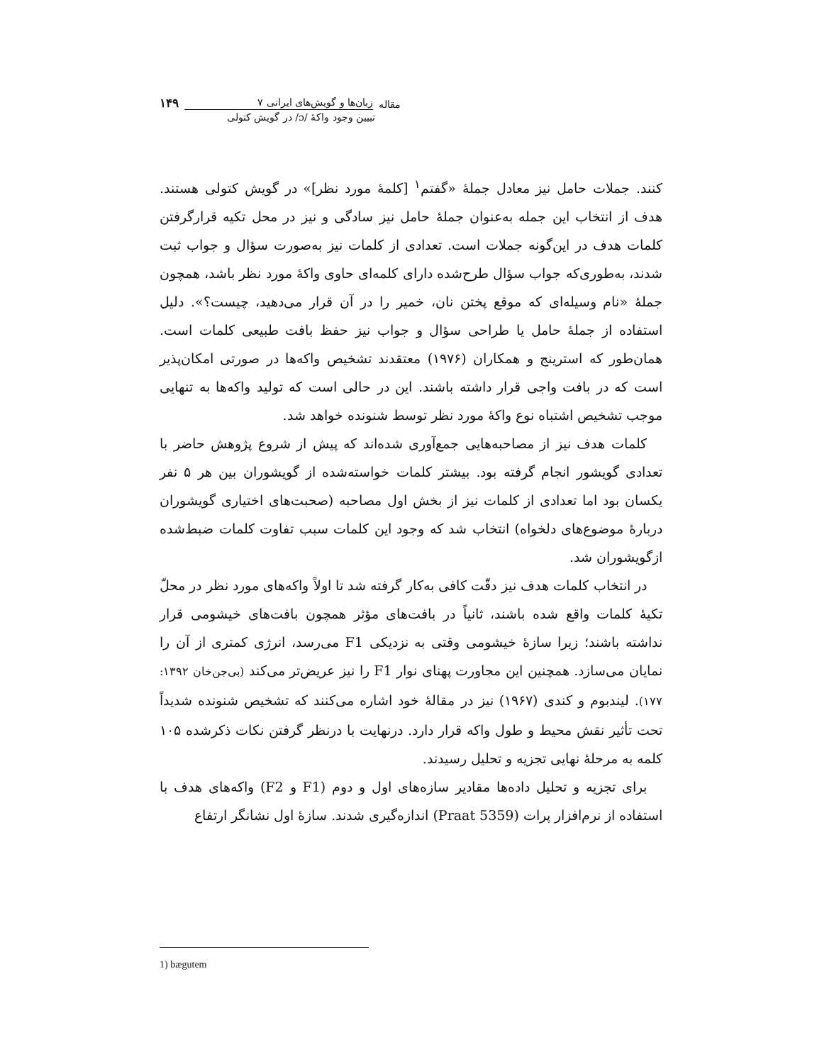مقاله زبان‌ها و گویش‌های ایرانی ۷ ۱۴۹
تبیین وجود واکهٔ /ɔ/ در گویش کتولی
کنند. جملات حامل نیز معادل جملهٔ «گفتم<sup>۱</sup> [کلمهٔ مورد نظر]» در گویش کتولی هستند. هدف از انتخاب این جمله به‌عنوان جملهٔ حامل نیز سادگی و نیز در محل تکیه قرارگرفتن کلمات هدف در این‌گونه جملات است. تعدادی از کلمات نیز به‌صورت سؤال و جواب ثبت شدند، به‌طوری‌که جواب سؤال طرح‌شده دارای کلمه‌ای حاوی واکهٔ مورد نظر باشد، همچون جملهٔ «نام وسیله‌ای که موقع پختن نان، خمیر را در آن قرار می‌دهید، چیست؟». دلیل استفاده از جملهٔ حامل یا طراحی سؤال و جواب نیز حفظ بافت طبیعی کلمات است. همان‌طور که استرینج و همکاران (۱۹۷۶) معتقدند تشخیص واکه‌ها در صورتی امکان‌پذیر است که در بافت واجی قرار داشته باشند. این در حالی است که تولید واکه‌ها به تنهایی موجب تشخیص اشتباه نوع واکهٔ مورد نظر توسط شنونده خواهد شد.
کلمات هدف نیز از مصاحبه‌هایی جمع‌آوری شده‌اند که پیش از شروع پژوهش حاضر با تعدادی گویشور انجام گرفته بود. بیشتر کلمات خواسته‌شده از گویشوران بین هر ۵ نفر یکسان بود اما تعدادی از کلمات نیز از بخش اول مصاحبه (صحبت‌های اختیاری گویشوران دربارهٔ موضوع‌های دلخواه) انتخاب شد که وجود این کلمات سبب تفاوت کلمات ضبط‌شده ازگویشوران شد.
در انتخاب کلمات هدف نیز دقّت کافی به‌کار گرفته شد تا اولاً واکه‌های مورد نظر در محلّ تکیهٔ کلمات واقع شده باشند، ثانیاً در بافت‌های مؤثر همچون بافت‌های خیشومی قرار نداشته باشند؛ زیرا سازهٔ خیشومی وقتی به نزدیکی F1 می‌رسد، انرژی کمتری از آن را نمایان می‌سازد. همچنین این مجاورت پهنای نوار F1 را نیز عریض‌تر می‌کند (بی‌جن‌خان ۱۳۹۲: ۱۷۷). لیندبوم و کندی (۱۹۶۷) نیز در مقالهٔ خود اشاره می‌کنند که تشخیص شنونده شدیداً تحت تأثیر نقش محیط و طول واکه قرار دارد. درنهایت با درنظر گرفتن نکات ذکرشده ۱۰۵ کلمه به مرحلهٔ نهایی تجزیه و تحلیل رسیدند.
برای تجزیه و تحلیل داده‌ها مقادیر سازه‌های اول و دوم (F1 و F2) واکه‌های هدف با استفاده از نرم‌افزار پرات (Praat 5359) اندازه‌گیری شدند. سازهٔ اول نشانگر ارتفاع
1) bægutem